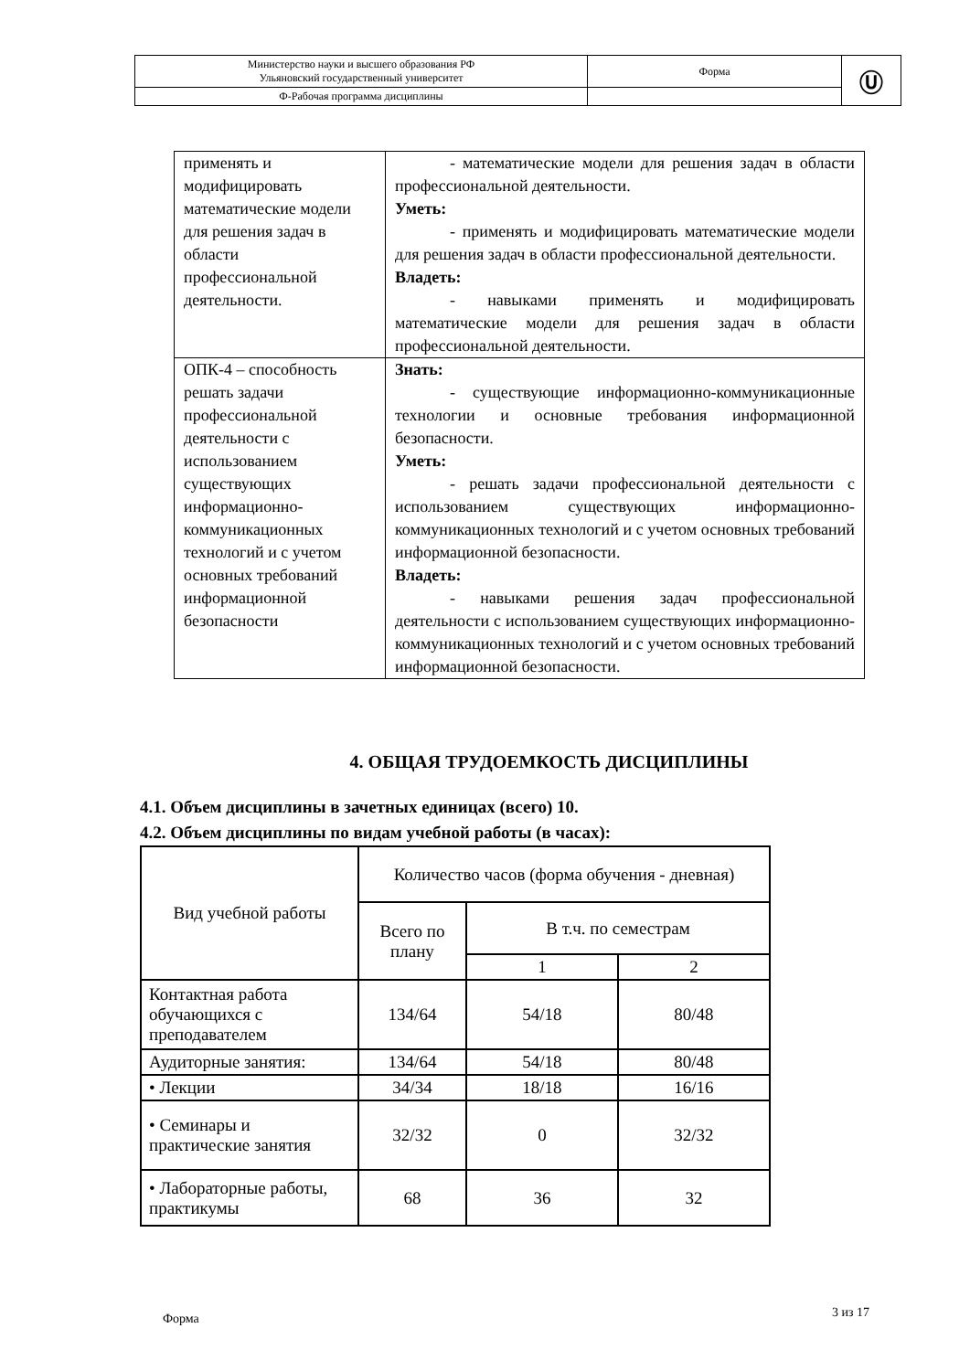| Министерство науки и высшего образования РФ Ульяновский государственный университет | Форма | Ⓤ |
| Ф-Рабочая программа дисциплины | | |
| применять и модифицировать математические модели для решения задач в области профессиональной деятельности. | - математические модели для решения задач в области профессиональной деятельности. Уметь: - применять и модифицировать математические модели для решения задач в области профессиональной деятельности. Владеть: - навыками применять и модифицировать математические модели для решения задач в области профессиональной деятельности. |
| ОПК-4 – способность решать задачи профессиональной деятельности с использованием существующих информационно-коммуникационных технологий и с учетом основных требований информационной безопасности | Знать: - существующие информационно-коммуникационные технологии и основные требования информационной безопасности. Уметь: - решать задачи профессиональной деятельности с использованием существующих информационно-коммуникационных технологий и с учетом основных требований информационной безопасности. Владеть: - навыками решения задач профессиональной деятельности с использованием существующих информационно-коммуникационных технологий и с учетом основных требований информационной безопасности. |
4. ОБЩАЯ ТРУДОЕМКОСТЬ ДИСЦИПЛИНЫ
4.1. Объем дисциплины в зачетных единицах (всего) 10.
4.2. Объем дисциплины по видам учебной работы (в часах):
| Вид учебной работы | Количество часов (форма обучения - дневная) | | |
| --- | --- | --- | --- |
| | Всего по плану | В т.ч. по семестрам | |
| | | 1 | 2 |
| Контактная работа обучающихся с преподавателем | 134/64 | 54/18 | 80/48 |
| Аудиторные занятия: | 134/64 | 54/18 | 80/48 |
| • Лекции | 34/34 | 18/18 | 16/16 |
| • Семинары и практические занятия | 32/32 | 0 | 32/32 |
| • Лабораторные работы, практикумы | 68 | 36 | 32 |
Форма 3 из 17